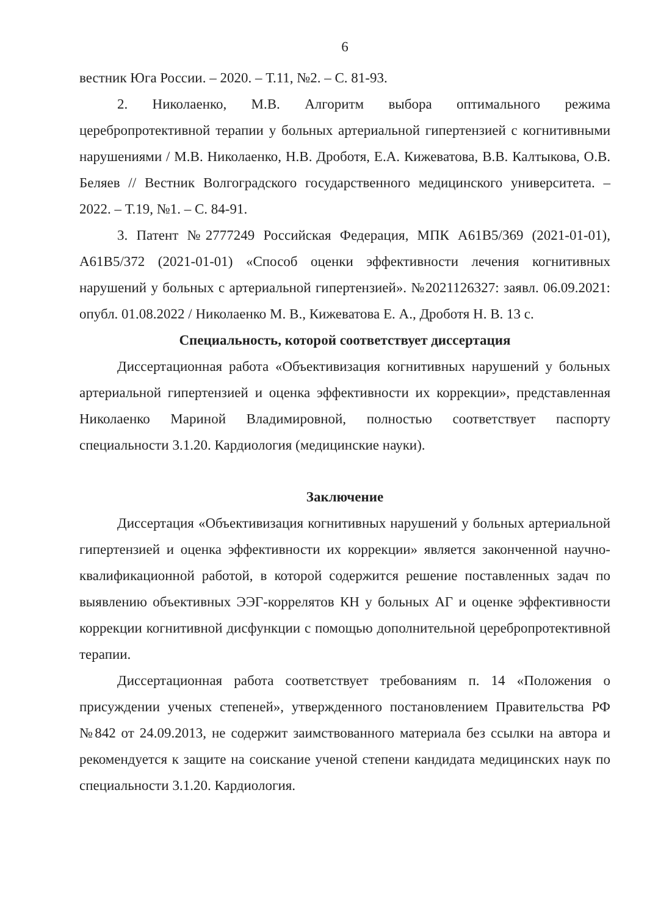6
вестник Юга России. – 2020. – Т.11, №2. – С. 81-93.
2. Николаенко, М.В. Алгоритм выбора оптимального режима церебропротективной терапии у больных артериальной гипертензией с когнитивными нарушениями / М.В. Николаенко, Н.В. Дроботя, Е.А. Кижеватова, В.В. Калтыкова, О.В. Беляев // Вестник Волгоградского государственного медицинского университета. – 2022. – Т.19, №1. – С. 84-91.
3. Патент №2777249 Российская Федерация, МПК A61B5/369 (2021-01-01), A61B5/372 (2021-01-01) «Способ оценки эффективности лечения когнитивных нарушений у больных с артериальной гипертензией». №2021126327: заявл. 06.09.2021: опубл. 01.08.2022 / Николаенко М. В., Кижеватова Е. А., Дроботя Н. В. 13 с.
Специальность, которой соответствует диссертация
Диссертационная работа «Объективизация когнитивных нарушений у больных артериальной гипертензией и оценка эффективности их коррекции», представленная Николаенко Мариной Владимировной, полностью соответствует паспорту специальности 3.1.20. Кардиология (медицинские науки).
Заключение
Диссертация «Объективизация когнитивных нарушений у больных артериальной гипертензией и оценка эффективности их коррекции» является законченной научно-квалификационной работой, в которой содержится решение поставленных задач по выявлению объективных ЭЭГ-коррелятов КН у больных АГ и оценке эффективности коррекции когнитивной дисфункции с помощью дополнительной церебропротективной терапии.
Диссертационная работа соответствует требованиям п. 14 «Положения о присуждении ученых степеней», утвержденного постановлением Правительства РФ №842 от 24.09.2013, не содержит заимствованного материала без ссылки на автора и рекомендуется к защите на соискание ученой степени кандидата медицинских наук по специальности 3.1.20. Кардиология.